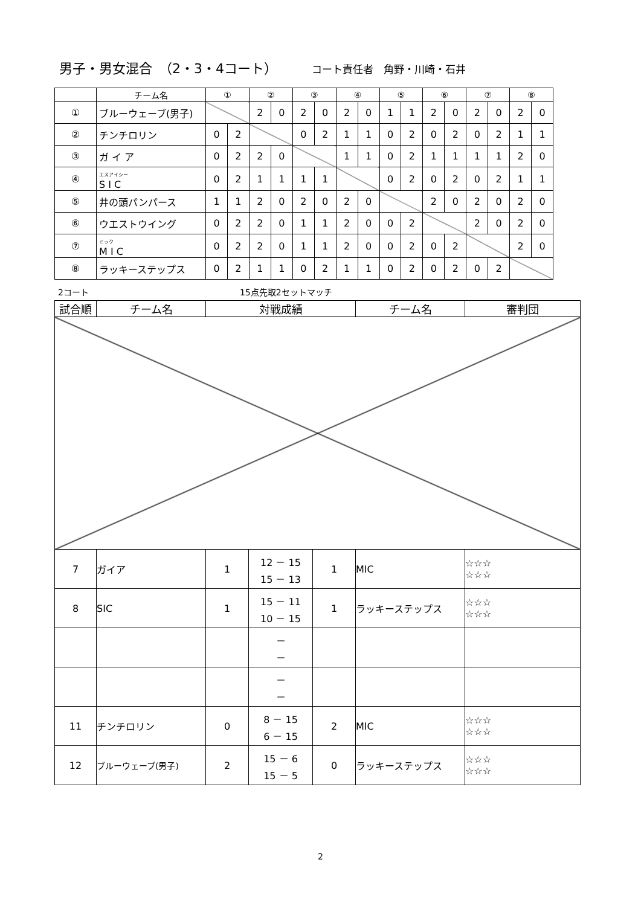男子・男女混合　（2・3・4コート） コート責任者　角野・川崎・石井
| | チーム名 | ① | | ② | | ③ | | ④ | | ⑤ | | ⑥ | | ⑦ | | ⑧ | |
| --- | --- | --- | --- | --- | --- | --- | --- | --- | --- | --- | --- | --- | --- | --- | --- | --- | --- |
| ① | ブルーウェーブ(男子) | | | 2 | 0 | 2 | 0 | 2 | 0 | 1 | 1 | 2 | 0 | 2 | 0 | 2 | 0 |
| ② | チンチロリン | 0 | 2 | | | 0 | 2 | 1 | 1 | 0 | 2 | 0 | 2 | 0 | 2 | 1 | 1 |
| ③ | ガ イ ア | 0 | 2 | 2 | 0 | | | 1 | 1 | 0 | 2 | 1 | 1 | 1 | 1 | 2 | 0 |
| ④ | エスアイシー S I C | 0 | 2 | 1 | 1 | 1 | 1 | | | 0 | 2 | 0 | 2 | 0 | 2 | 1 | 1 |
| ⑤ | 井の頭パンパース | 1 | 1 | 2 | 0 | 2 | 0 | 2 | 0 | | | 2 | 0 | 2 | 0 | 2 | 0 |
| ⑥ | ウエストウイング | 0 | 2 | 2 | 0 | 1 | 1 | 2 | 0 | 0 | 2 | | | 2 | 0 | 2 | 0 |
| ⑦ | ミック M I C | 0 | 2 | 2 | 0 | 1 | 1 | 2 | 0 | 0 | 2 | 0 | 2 | | | 2 | 0 |
| ⑧ | ラッキーステップス | 0 | 2 | 1 | 1 | 0 | 2 | 1 | 1 | 0 | 2 | 0 | 2 | 0 | 2 | | |
2コート 15点先取2セットマッチ
| 試合順 | チーム名 | 対戦成績 | | | チーム名 | 審判団 |
| --- | --- | --- | --- | --- | --- | --- |
| 7 | ガイア | 1 | 12 － 15 15 － 13 | 1 | MIC | ☆☆☆ ☆☆☆ |
| 8 | SIC | 1 | 15 － 11 10 － 15 | 1 | ラッキーステップス | ☆☆☆ ☆☆☆ |
| | | | － － | | | |
| | | | － － | | | |
| 11 | チンチロリン | 0 | 8 － 15 6 － 15 | 2 | MIC | ☆☆☆ ☆☆☆ |
| 12 | ブルーウェーブ(男子) | 2 | 15 － 6 15 － 5 | 0 | ラッキーステップス | ☆☆☆ ☆☆☆ |
2